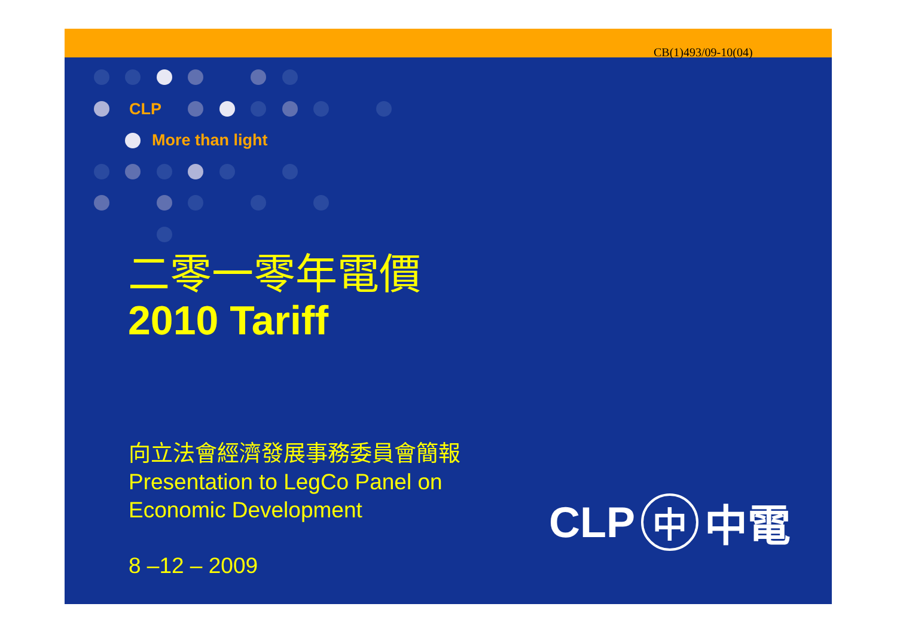CB(1)493/09-10(04)
CLP
More than light
二零一零年電價
2010 Tariff
向立法會經濟發展事務委員會簡報
Presentation to LegCo Panel on
Economic Development
8 –12 – 2009
CLP 中 中電